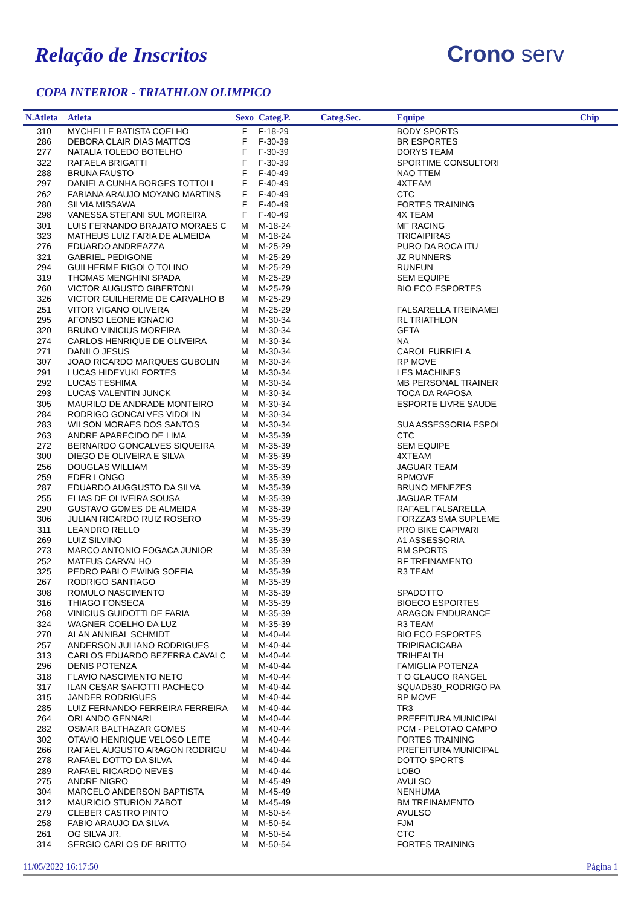Relação de Inscritos Crono serv
COPA INTERIOR - TRIATHLON OLIMPICO
| N.Atleta | Atleta | Sexo | Categ.P. | Categ.Sec. | Equipe | Chip |
| --- | --- | --- | --- | --- | --- | --- |
| 310 | MYCHELLE BATISTA COELHO | F | F-18-29 | | BODY SPORTS | |
| 286 | DEBORA CLAIR DIAS MATTOS | F | F-30-39 | | BR ESPORTES | |
| 277 | NATALIA TOLEDO BOTELHO | F | F-30-39 | | DORYS TEAM | |
| 322 | RAFAELA BRIGATTI | F | F-30-39 | | SPORTIME CONSULTORI | |
| 288 | BRUNA FAUSTO | F | F-40-49 | | NAO TTEM | |
| 297 | DANIELA CUNHA BORGES TOTTOLI | F | F-40-49 | | 4XTEAM | |
| 262 | FABIANA ARAUJO MOYANO MARTINS | F | F-40-49 | | CTC | |
| 280 | SILVIA MISSAWA | F | F-40-49 | | FORTES TRAINING | |
| 298 | VANESSA STEFANI SUL MOREIRA | F | F-40-49 | | 4X TEAM | |
| 301 | LUIS FERNANDO BRAJATO MORAES C | M | M-18-24 | | MF RACING | |
| 323 | MATHEUS LUIZ FARIA DE ALMEIDA | M | M-18-24 | | TRICAIPIRAS | |
| 276 | EDUARDO ANDREAZZA | M | M-25-29 | | PURO DA ROCA ITU | |
| 321 | GABRIEL PEDIGONE | M | M-25-29 | | JZ RUNNERS | |
| 294 | GUILHERME RIGOLO TOLINO | M | M-25-29 | | RUNFUN | |
| 319 | THOMAS MENGHINI SPADA | M | M-25-29 | | SEM EQUIPE | |
| 260 | VICTOR AUGUSTO GIBERTONI | M | M-25-29 | | BIO ECO ESPORTES | |
| 326 | VICTOR GUILHERME DE CARVALHO B | M | M-25-29 | | | |
| 251 | VITOR VIGANO OLIVERA | M | M-25-29 | | FALSARELLA TREINAMEI | |
| 295 | AFONSO LEONE IGNACIO | M | M-30-34 | | RL TRIATHLON | |
| 320 | BRUNO VINICIUS MOREIRA | M | M-30-34 | | GETA | |
| 274 | CARLOS HENRIQUE DE OLIVEIRA | M | M-30-34 | | NA | |
| 271 | DANILO JESUS | M | M-30-34 | | CAROL FURRIELA | |
| 307 | JOAO RICARDO MARQUES GUBOLIN | M | M-30-34 | | RP MOVE | |
| 291 | LUCAS HIDEYUKI FORTES | M | M-30-34 | | LES MACHINES | |
| 292 | LUCAS TESHIMA | M | M-30-34 | | MB PERSONAL TRAINER | |
| 293 | LUCAS VALENTIN JUNCK | M | M-30-34 | | TOCA DA RAPOSA | |
| 305 | MAURILO DE ANDRADE MONTEIRO | M | M-30-34 | | ESPORTE LIVRE SAUDE | |
| 284 | RODRIGO GONCALVES VIDOLIN | M | M-30-34 | | | |
| 283 | WILSON MORAES DOS SANTOS | M | M-30-34 | | SUA ASSESSORIA ESPOI | |
| 263 | ANDRE APARECIDO DE LIMA | M | M-35-39 | | CTC | |
| 272 | BERNARDO GONCALVES SIQUEIRA | M | M-35-39 | | SEM EQUIPE | |
| 300 | DIEGO DE OLIVEIRA E SILVA | M | M-35-39 | | 4XTEAM | |
| 256 | DOUGLAS WILLIAM | M | M-35-39 | | JAGUAR TEAM | |
| 259 | EDER LONGO | M | M-35-39 | | RPMOVE | |
| 287 | EDUARDO AUGGUSTO DA SILVA | M | M-35-39 | | BRUNO MENEZES | |
| 255 | ELIAS DE OLIVEIRA SOUSA | M | M-35-39 | | JAGUAR TEAM | |
| 290 | GUSTAVO GOMES DE ALMEIDA | M | M-35-39 | | RAFAEL FALSARELLA | |
| 306 | JULIAN RICARDO RUIZ ROSERO | M | M-35-39 | | FORZZA3 SMA SUPLEME | |
| 311 | LEANDRO RELLO | M | M-35-39 | | PRO BIKE CAPIVARI | |
| 269 | LUIZ SILVINO | M | M-35-39 | | A1 ASSESSORIA | |
| 273 | MARCO ANTONIO FOGACA JUNIOR | M | M-35-39 | | RM SPORTS | |
| 252 | MATEUS CARVALHO | M | M-35-39 | | RF TREINAMENTO | |
| 325 | PEDRO PABLO EWING SOFFIA | M | M-35-39 | | R3 TEAM | |
| 267 | RODRIGO SANTIAGO | M | M-35-39 | | | |
| 308 | ROMULO NASCIMENTO | M | M-35-39 | | SPADOTTO | |
| 316 | THIAGO FONSECA | M | M-35-39 | | BIOECO ESPORTES | |
| 268 | VINICIUS GUIDOTTI DE FARIA | M | M-35-39 | | ARAGON ENDURANCE | |
| 324 | WAGNER COELHO DA LUZ | M | M-35-39 | | R3 TEAM | |
| 270 | ALAN ANNIBAL SCHMIDT | M | M-40-44 | | BIO ECO ESPORTES | |
| 257 | ANDERSON JULIANO RODRIGUES | M | M-40-44 | | TRIPIRACICABA | |
| 313 | CARLOS EDUARDO BEZERRA CAVALC | M | M-40-44 | | TRIHEALTH | |
| 296 | DENIS POTENZA | M | M-40-44 | | FAMIGLIA POTENZA | |
| 318 | FLAVIO NASCIMENTO NETO | M | M-40-44 | | T O GLAUCO RANGEL | |
| 317 | ILAN CESAR SAFIOTTI PACHECO | M | M-40-44 | | SQUAD530_RODRIGO PA | |
| 315 | JANDER RODRIGUES | M | M-40-44 | | RP MOVE | |
| 285 | LUIZ FERNANDO FERREIRA FERREIRA | M | M-40-44 | | TR3 | |
| 264 | ORLANDO GENNARI | M | M-40-44 | | PREFEITURA MUNICIPAL | |
| 282 | OSMAR BALTHAZAR GOMES | M | M-40-44 | | PCM - PELOTAO CAMPO | |
| 302 | OTAVIO HENRIQUE VELOSO LEITE | M | M-40-44 | | FORTES TRAINING | |
| 266 | RAFAEL AUGUSTO ARAGON RODRIGU | M | M-40-44 | | PREFEITURA MUNICIPAL | |
| 278 | RAFAEL DOTTO DA SILVA | M | M-40-44 | | DOTTO SPORTS | |
| 289 | RAFAEL RICARDO NEVES | M | M-40-44 | | LOBO | |
| 275 | ANDRE NIGRO | M | M-45-49 | | AVULSO | |
| 304 | MARCELO ANDERSON BAPTISTA | M | M-45-49 | | NENHUMA | |
| 312 | MAURICIO STURION ZABOT | M | M-45-49 | | BM TREINAMENTO | |
| 279 | CLEBER CASTRO PINTO | M | M-50-54 | | AVULSO | |
| 258 | FABIO ARAUJO DA SILVA | M | M-50-54 | | FJM | |
| 261 | OG SILVA JR. | M | M-50-54 | | CTC | |
| 314 | SERGIO CARLOS DE BRITTO | M | M-50-54 | | FORTES TRAINING | |
11/05/2022 16:17:50 Página 1